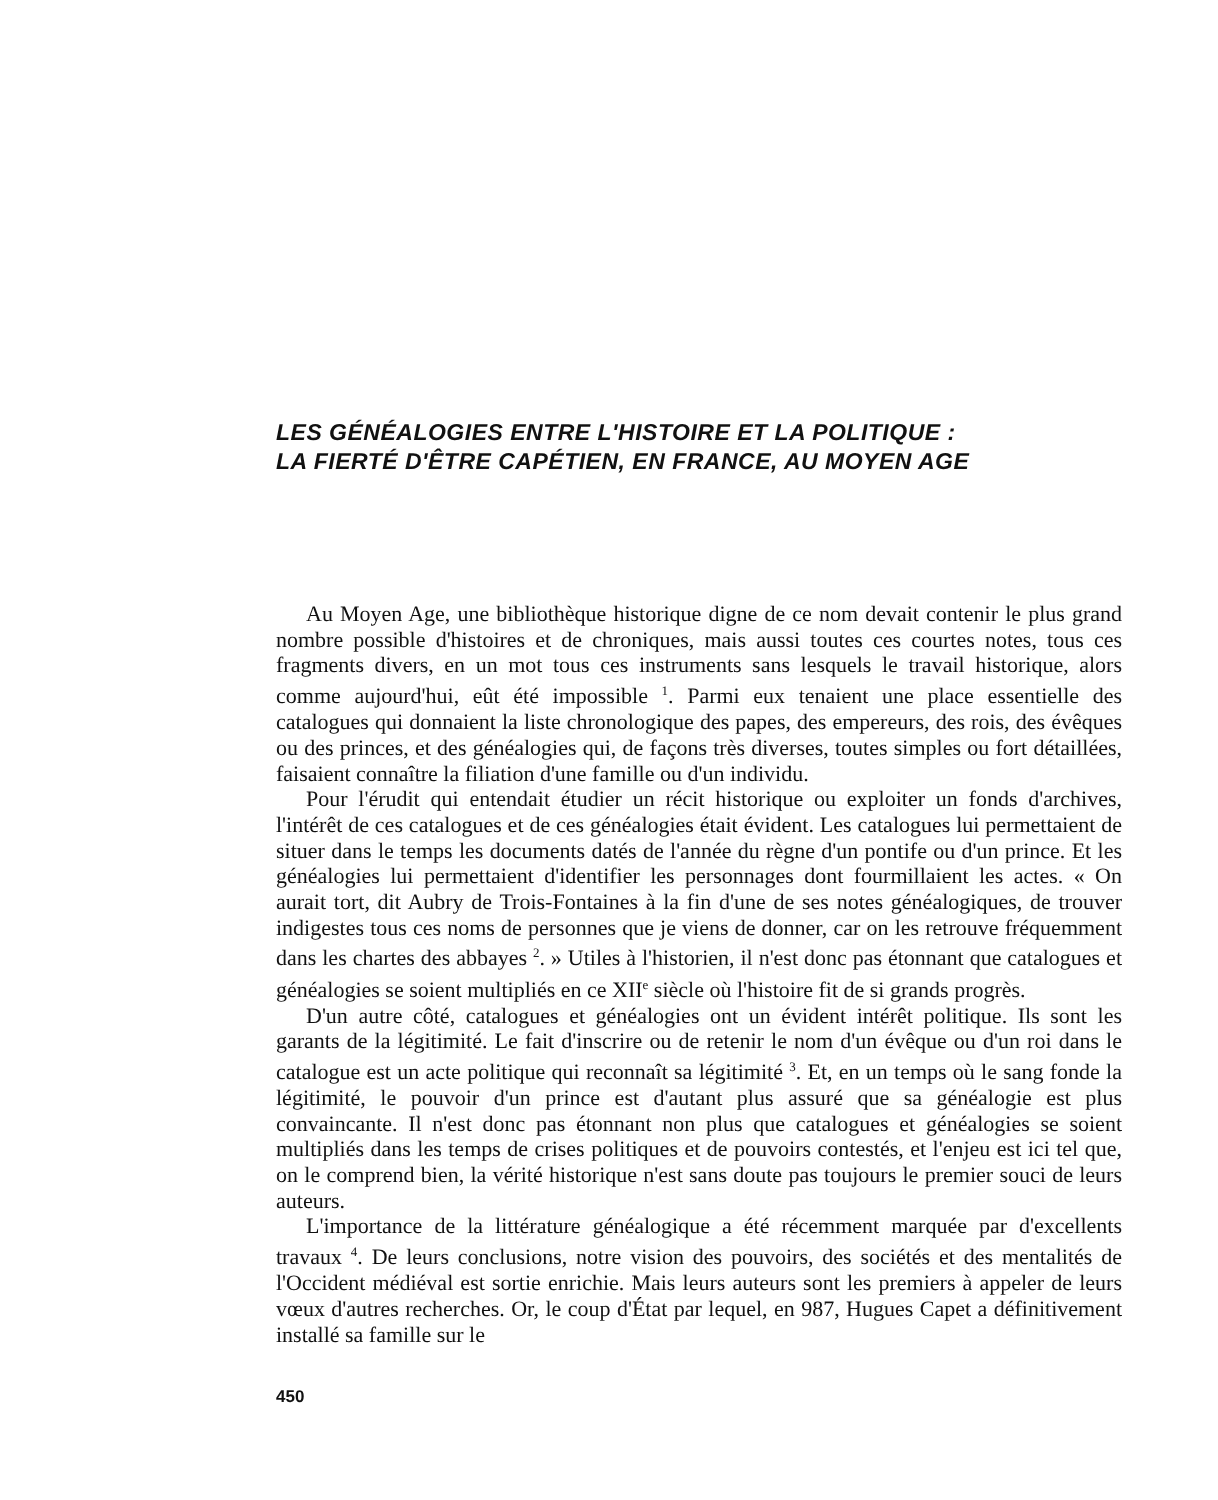LES GÉNÉALOGIES ENTRE L'HISTOIRE ET LA POLITIQUE :
LA FIERTÉ D'ÊTRE CAPÉTIEN, EN FRANCE, AU MOYEN AGE
Au Moyen Age, une bibliothèque historique digne de ce nom devait contenir le plus grand nombre possible d'histoires et de chroniques, mais aussi toutes ces courtes notes, tous ces fragments divers, en un mot tous ces instruments sans lesquels le travail historique, alors comme aujourd'hui, eût été impossible <sup>1</sup>. Parmi eux tenaient une place essentielle des catalogues qui donnaient la liste chronologique des papes, des empereurs, des rois, des évêques ou des princes, et des généalogies qui, de façons très diverses, toutes simples ou fort détaillées, faisaient connaître la filiation d'une famille ou d'un individu.
Pour l'érudit qui entendait étudier un récit historique ou exploiter un fonds d'archives, l'intérêt de ces catalogues et de ces généalogies était évident. Les catalogues lui permettaient de situer dans le temps les documents datés de l'année du règne d'un pontife ou d'un prince. Et les généalogies lui permettaient d'identifier les personnages dont fourmillaient les actes. « On aurait tort, dit Aubry de Trois-Fontaines à la fin d'une de ses notes généalogiques, de trouver indigestes tous ces noms de personnes que je viens de donner, car on les retrouve fréquemment dans les chartes des abbayes <sup>2</sup>. » Utiles à l'historien, il n'est donc pas étonnant que catalogues et généalogies se soient multipliés en ce XII<sup>e</sup> siècle où l'histoire fit de si grands progrès.
D'un autre côté, catalogues et généalogies ont un évident intérêt politique. Ils sont les garants de la légitimité. Le fait d'inscrire ou de retenir le nom d'un évêque ou d'un roi dans le catalogue est un acte politique qui reconnaît sa légitimité <sup>3</sup>. Et, en un temps où le sang fonde la légitimité, le pouvoir d'un prince est d'autant plus assuré que sa généalogie est plus convaincante. Il n'est donc pas étonnant non plus que catalogues et généalogies se soient multipliés dans les temps de crises politiques et de pouvoirs contestés, et l'enjeu est ici tel que, on le comprend bien, la vérité historique n'est sans doute pas toujours le premier souci de leurs auteurs.
L'importance de la littérature généalogique a été récemment marquée par d'excellents travaux <sup>4</sup>. De leurs conclusions, notre vision des pouvoirs, des sociétés et des mentalités de l'Occident médiéval est sortie enrichie. Mais leurs auteurs sont les premiers à appeler de leurs vœux d'autres recherches. Or, le coup d'État par lequel, en 987, Hugues Capet a définitivement installé sa famille sur le
450